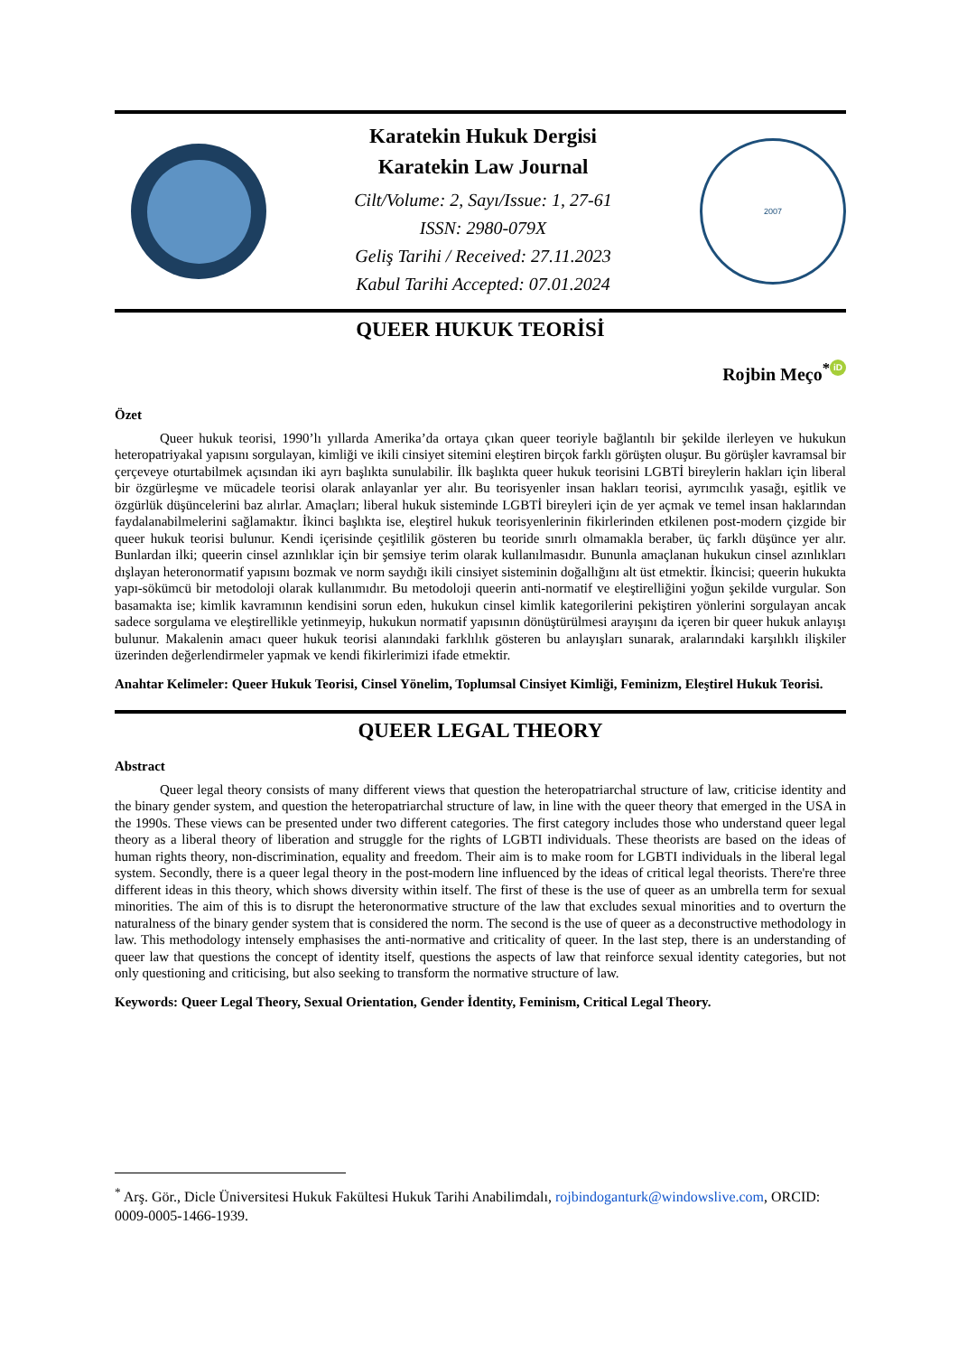Karatekin Hukuk Dergisi
Karatekin Law Journal
Cilt/Volume: 2, Sayı/Issue: 1, 27-61
ISSN: 2980-079X
Geliş Tarihi / Received: 27.11.2023
Kabul Tarihi Accepted: 07.01.2024
2007
QUEER HUKUK TEORİSİ
Rojbin Meço<sup>*</sup> iD
Özet
Queer hukuk teorisi, 1990’lı yıllarda Amerika’da ortaya çıkan queer teoriyle bağlantılı bir şekilde ilerleyen ve hukukun heteropatriyakal yapısını sorgulayan, kimliği ve ikili cinsiyet sitemini eleştiren birçok farklı görüşten oluşur. Bu görüşler kavramsal bir çerçeveye oturtabilmek açısından iki ayrı başlıkta sunulabilir. İlk başlıkta queer hukuk teorisini LGBTİ bireylerin hakları için liberal bir özgürleşme ve mücadele teorisi olarak anlayanlar yer alır. Bu teorisyenler insan hakları teorisi, ayrımcılık yasağı, eşitlik ve özgürlük düşüncelerini baz alırlar. Amaçları; liberal hukuk sisteminde LGBTİ bireyleri için de yer açmak ve temel insan haklarından faydalanabilmelerini sağlamaktır. İkinci başlıkta ise, eleştirel hukuk teorisyenlerinin fikirlerinden etkilenen post-modern çizgide bir queer hukuk teorisi bulunur. Kendi içerisinde çeşitlilik gösteren bu teoride sınırlı olmamakla beraber, üç farklı düşünce yer alır. Bunlardan ilki; queerin cinsel azınlıklar için bir şemsiye terim olarak kullanılmasıdır. Bununla amaçlanan hukukun cinsel azınlıkları dışlayan heteronormatif yapısını bozmak ve norm saydığı ikili cinsiyet sisteminin doğallığını alt üst etmektir. İkincisi; queerin hukukta yapı-sökümcü bir metodoloji olarak kullanımıdır. Bu metodoloji queerin anti-normatif ve eleştirelliğini yoğun şekilde vurgular. Son basamakta ise; kimlik kavramının kendisini sorun eden, hukukun cinsel kimlik kategorilerini pekiştiren yönlerini sorgulayan ancak sadece sorgulama ve eleştirellikle yetinmeyip, hukukun normatif yapısının dönüştürülmesi arayışını da içeren bir queer hukuk anlayışı bulunur. Makalenin amacı queer hukuk teorisi alanındaki farklılık gösteren bu anlayışları sunarak, aralarındaki karşılıklı ilişkiler üzerinden değerlendirmeler yapmak ve kendi fikirlerimizi ifade etmektir.
Anahtar Kelimeler: Queer Hukuk Teorisi, Cinsel Yönelim, Toplumsal Cinsiyet Kimliği, Feminizm, Eleştirel Hukuk Teorisi.
QUEER LEGAL THEORY
Abstract
Queer legal theory consists of many different views that question the heteropatriarchal structure of law, criticise identity and the binary gender system, and question the heteropatriarchal structure of law, in line with the queer theory that emerged in the USA in the 1990s. These views can be presented under two different categories. The first category includes those who understand queer legal theory as a liberal theory of liberation and struggle for the rights of LGBTI individuals. These theorists are based on the ideas of human rights theory, non-discrimination, equality and freedom. Their aim is to make room for LGBTI individuals in the liberal legal system. Secondly, there is a queer legal theory in the post-modern line influenced by the ideas of critical legal theorists. There're three different ideas in this theory, which shows diversity within itself. The first of these is the use of queer as an umbrella term for sexual minorities. The aim of this is to disrupt the heteronormative structure of the law that excludes sexual minorities and to overturn the naturalness of the binary gender system that is considered the norm. The second is the use of queer as a deconstructive methodology in law. This methodology intensely emphasises the anti-normative and criticality of queer. In the last step, there is an understanding of queer law that questions the concept of identity itself, questions the aspects of law that reinforce sexual identity categories, but not only questioning and criticising, but also seeking to transform the normative structure of law.
Keywords: Queer Legal Theory, Sexual Orientation, Gender İdentity, Feminism, Critical Legal Theory.
<sup>*</sup> Arş. Gör., Dicle Üniversitesi Hukuk Fakültesi Hukuk Tarihi Anabilimdalı, rojbindoganturk@windowslive.com, ORCID: 0009-0005-1466-1939.